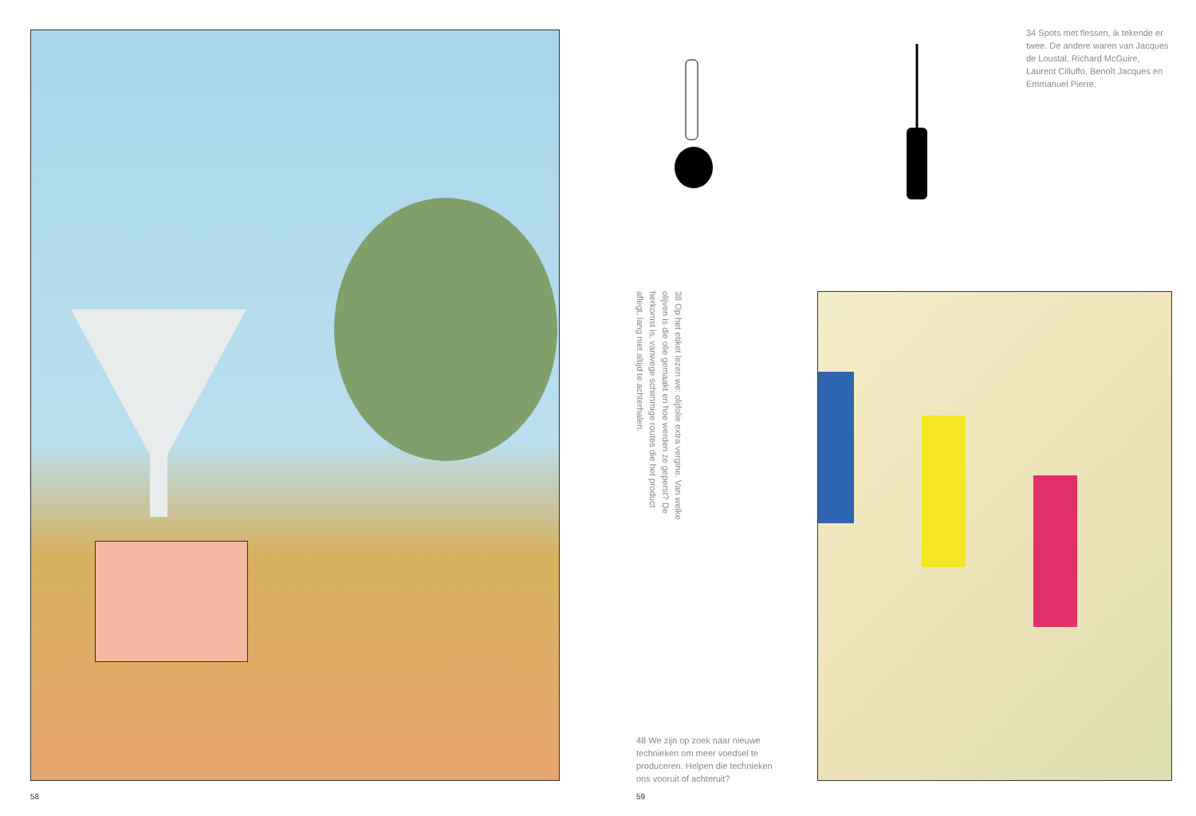58
34 Spots met flessen, ik tekende er twee. De andere waren van Jacques de Loustal, Richard McGuire, Laurent Cilluffo, Benoît Jacques en Emmanuel Pierre.
38 Op het etiket lezen we: olijfolie extra vergine. Van welke olijven is die olie gemaakt en hoe werden ze geperst? De herkomst is, vanwege schimmige routes die het product aflegt, lang niet altijd te achterhalen.
48 We zijn op zoek naar nieuwe technieken om meer voedsel te produceren. Helpen die technieken ons vooruit of achteruit?
59